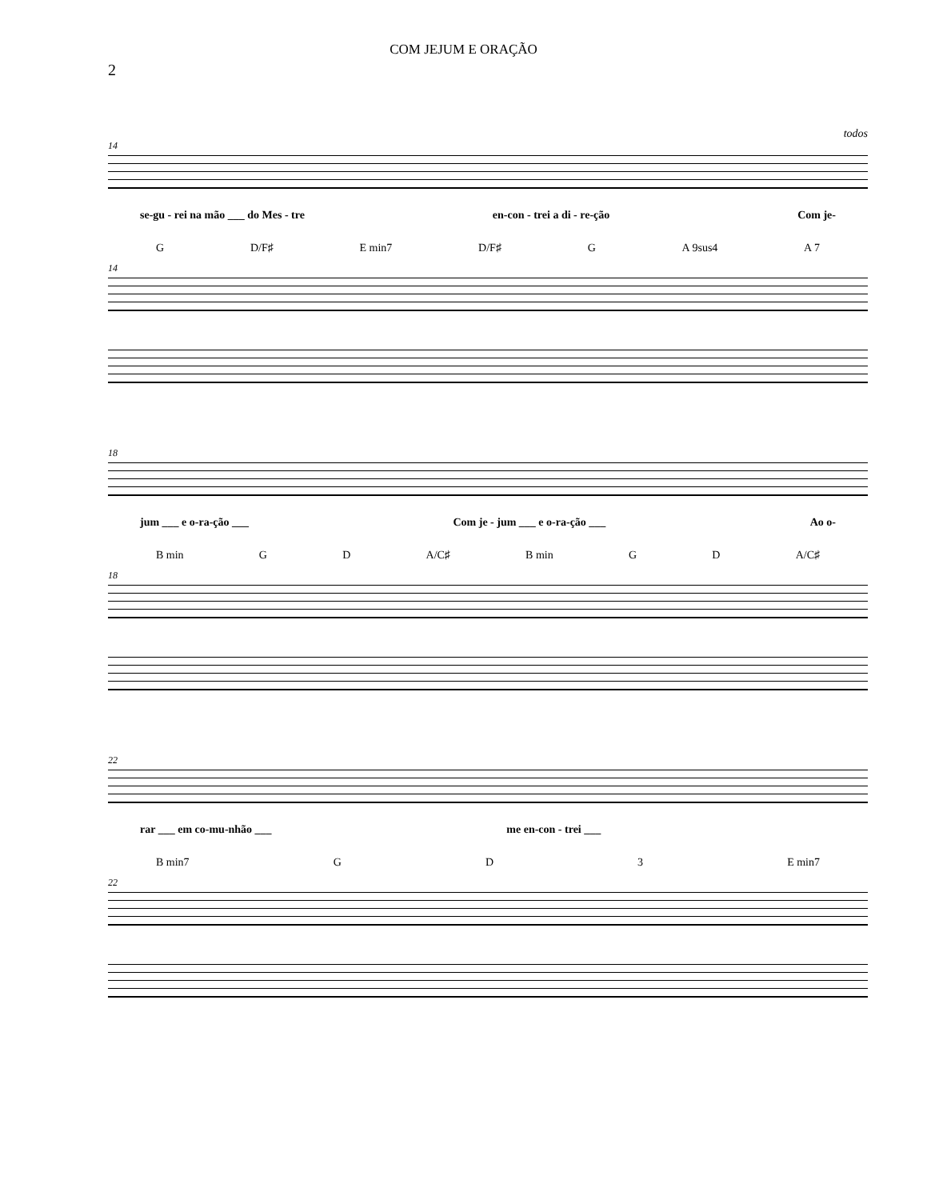COM JEJUM E ORAÇÃO
2
todos
14
se-gu - rei na mão ___ do Mes - tre en-con - trei a di - re-ção Com je-
G D/F♯ E min7 D/F♯ G A 9sus4 A 7
14
18
jum ___ e o-ra-ção ___ Com je - jum ___ e o-ra-ção ___ Ao o-
B min G D A/C♯ B min G D A/C♯
18
22
rar ___ em co-mu-nhão ___ me en-con - trei ___
B min7 G D 3 E min7
22